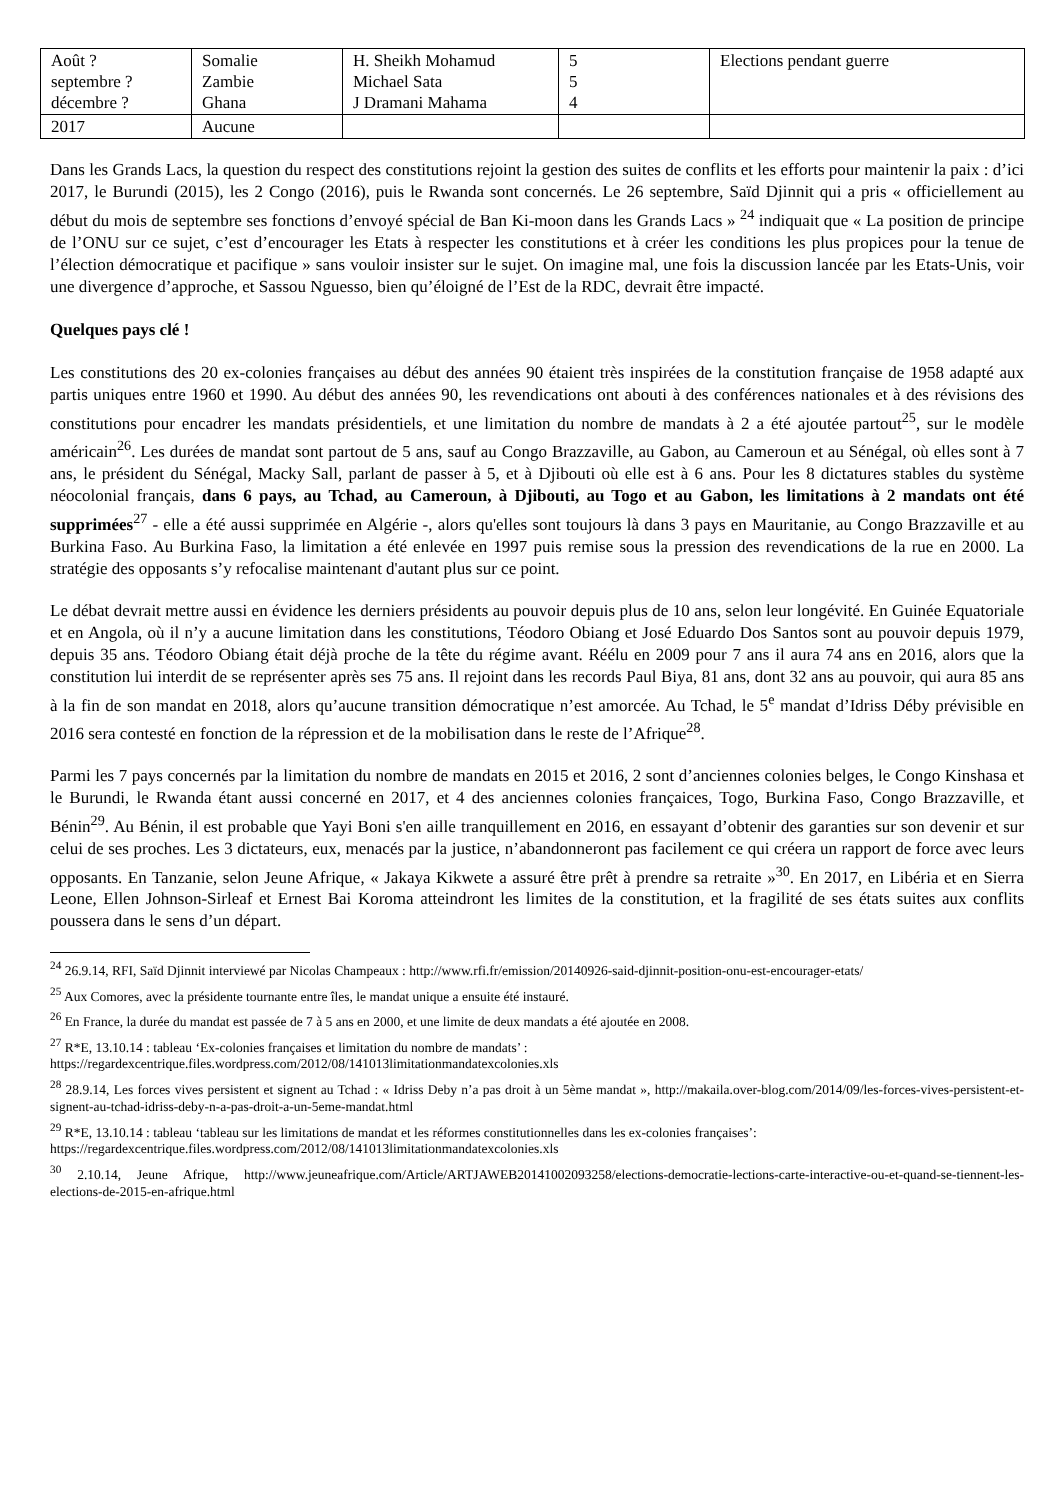| Août ? septembre ? décembre ? | Somalie Zambie Ghana | H. Sheikh Mohamud Michael Sata J Dramani Mahama | 5 5 4 | Elections pendant guerre |
| 2017 | Aucune | | | |
Dans les Grands Lacs, la question du respect des constitutions rejoint la gestion des suites de conflits et les efforts pour maintenir la paix : d’ici 2017, le Burundi (2015), les 2 Congo (2016), puis le Rwanda sont concernés. Le 26 septembre, Saïd Djinnit qui a pris « officiellement au début du mois de septembre ses fonctions d’envoyé spécial de Ban Ki-moon dans les Grands Lacs » <sup>24</sup> indiquait que « La position de principe de l’ONU sur ce sujet, c’est d’encourager les Etats à respecter les constitutions et à créer les conditions les plus propices pour la tenue de l’élection démocratique et pacifique » sans vouloir insister sur le sujet. On imagine mal, une fois la discussion lancée par les Etats-Unis, voir une divergence d’approche, et Sassou Nguesso, bien qu’éloigné de l’Est de la RDC, devrait être impacté.
Quelques pays clé !
Les constitutions des 20 ex-colonies françaises au début des années 90 étaient très inspirées de la constitution française de 1958 adapté aux partis uniques entre 1960 et 1990. Au début des années 90, les revendications ont abouti à des conférences nationales et à des révisions des constitutions pour encadrer les mandats présidentiels, et une limitation du nombre de mandats à 2 a été ajoutée partout<sup>25</sup>, sur le modèle américain<sup>26</sup>. Les durées de mandat sont partout de 5 ans, sauf au Congo Brazzaville, au Gabon, au Cameroun et au Sénégal, où elles sont à 7 ans, le président du Sénégal, Macky Sall, parlant de passer à 5, et à Djibouti où elle est à 6 ans. Pour les 8 dictatures stables du système néocolonial français, dans 6 pays, au Tchad, au Cameroun, à Djibouti, au Togo et au Gabon, les limitations à 2 mandats ont été supprimées<sup>27</sup> - elle a été aussi supprimée en Algérie -, alors qu'elles sont toujours là dans 3 pays en Mauritanie, au Congo Brazzaville et au Burkina Faso. Au Burkina Faso, la limitation a été enlevée en 1997 puis remise sous la pression des revendications de la rue en 2000. La stratégie des opposants s’y refocalise maintenant d'autant plus sur ce point.
Le débat devrait mettre aussi en évidence les derniers présidents au pouvoir depuis plus de 10 ans, selon leur longévité. En Guinée Equatoriale et en Angola, où il n’y a aucune limitation dans les constitutions, Téodoro Obiang et José Eduardo Dos Santos sont au pouvoir depuis 1979, depuis 35 ans. Téodoro Obiang était déjà proche de la tête du régime avant. Réélu en 2009 pour 7 ans il aura 74 ans en 2016, alors que la constitution lui interdit de se représenter après ses 75 ans. Il rejoint dans les records Paul Biya, 81 ans, dont 32 ans au pouvoir, qui aura 85 ans à la fin de son mandat en 2018, alors qu’aucune transition démocratique n’est amorcée. Au Tchad, le 5<sup>e</sup> mandat d’Idriss Déby prévisible en 2016 sera contesté en fonction de la répression et de la mobilisation dans le reste de l’Afrique<sup>28</sup>.
Parmi les 7 pays concernés par la limitation du nombre de mandats en 2015 et 2016, 2 sont d’anciennes colonies belges, le Congo Kinshasa et le Burundi, le Rwanda étant aussi concerné en 2017, et 4 des anciennes colonies françaices, Togo, Burkina Faso, Congo Brazzaville, et Bénin<sup>29</sup>. Au Bénin, il est probable que Yayi Boni s'en aille tranquillement en 2016, en essayant d’obtenir des garanties sur son devenir et sur celui de ses proches. Les 3 dictateurs, eux, menacés par la justice, n’abandonneront pas facilement ce qui créera un rapport de force avec leurs opposants. En Tanzanie, selon Jeune Afrique, « Jakaya Kikwete a assuré être prêt à prendre sa retraite »<sup>30</sup>. En 2017, en Libéria et en Sierra Leone, Ellen Johnson-Sirleaf et Ernest Bai Koroma atteindront les limites de la constitution, et la fragilité de ses états suites aux conflits poussera dans le sens d’un départ.
<sup>24</sup> 26.9.14, RFI, Saïd Djinnit interviewé par Nicolas Champeaux : http://www.rfi.fr/emission/20140926-said-djinnit-position-onu-est-encourager-etats/
<sup>25</sup> Aux Comores, avec la présidente tournante entre îles, le mandat unique a ensuite été instauré.
<sup>26</sup> En France, la durée du mandat est passée de 7 à 5 ans en 2000, et une limite de deux mandats a été ajoutée en 2008.
<sup>27</sup> R*E, 13.10.14 : tableau ‘Ex-colonies françaises et limitation du nombre de mandats’ :
https://regardexcentrique.files.wordpress.com/2012/08/141013limitationmandatexcolonies.xls
<sup>28</sup> 28.9.14, Les forces vives persistent et signent au Tchad : « Idriss Deby n’a pas droit à un 5ème mandat », http://makaila.over-blog.com/2014/09/les-forces-vives-persistent-et-signent-au-tchad-idriss-deby-n-a-pas-droit-a-un-5eme-mandat.html
<sup>29</sup> R*E, 13.10.14 : tableau ‘tableau sur les limitations de mandat et les réformes constitutionnelles dans les ex-colonies françaises’:
https://regardexcentrique.files.wordpress.com/2012/08/141013limitationmandatexcolonies.xls
<sup>30</sup> 2.10.14, Jeune Afrique, http://www.jeuneafrique.com/Article/ARTJAWEB20141002093258/elections-democratie-lections-carte-interactive-ou-et-quand-se-tiennent-les-elections-de-2015-en-afrique.html